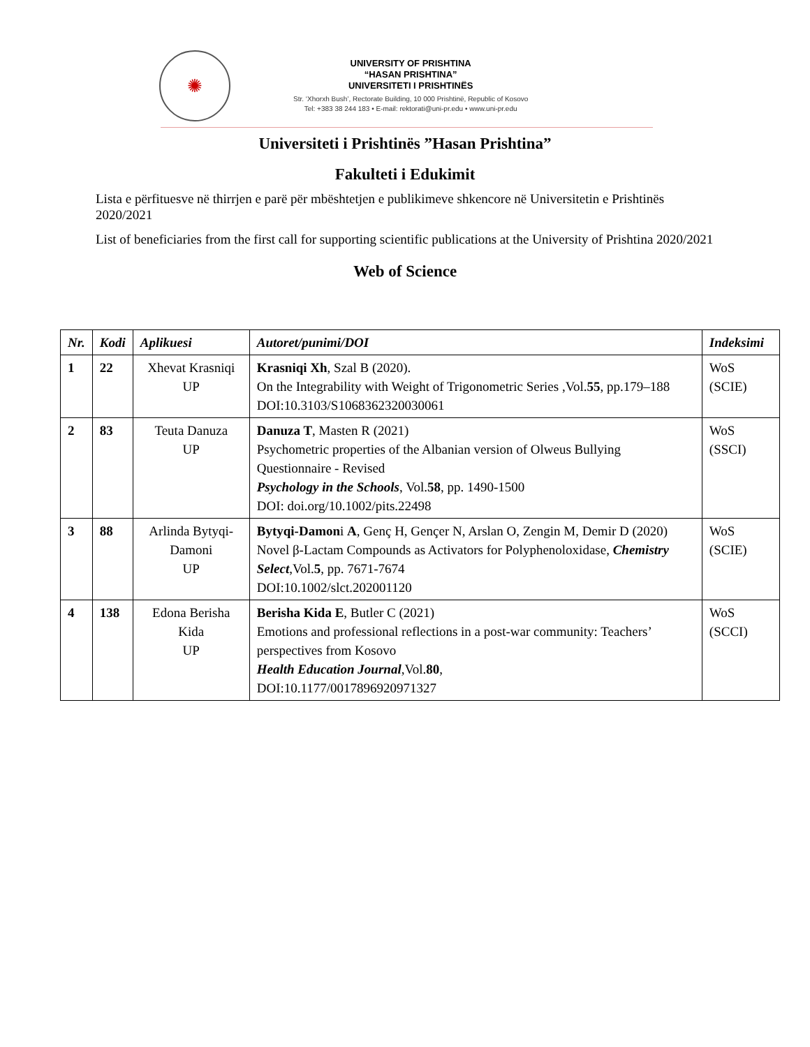✺
UNIVERSITY OF PRISHTINA
“HASAN PRISHTINA”
UNIVERSITETI I PRISHTINËS
Str. ‘Xhorxh Bush’, Rectorate Building, 10 000 Prishtinë, Republic of Kosovo
Tel: +383 38 244 183 • E-mail: rektorati@uni-pr.edu • www.uni-pr.edu
Universiteti i Prishtinës ”Hasan Prishtina”
Fakulteti i Edukimit
Lista e përfituesve në thirrjen e parë për mbështetjen e publikimeve shkencore në Universitetin e Prishtinës 2020/2021
List of beneficiaries from the first call for supporting scientific publications at the University of Prishtina 2020/2021
Web of Science
| Nr. | Kodi | Aplikuesi | Autoret/punimi/DOI | Indeksimi |
| --- | --- | --- | --- | --- |
| 1 | 22 | Xhevat Krasniqi UP | Krasniqi Xh , Szal B (2020). On the Integrability with Weight of Trigonometric Series ,Vol. 55 , pp.179–188 DOI:10.3103/S1068362320030061 | WoS (SCIE) |
| 2 | 83 | Teuta Danuza UP | Danuza T , Masten R (2021) Psychometric properties of the Albanian version of Olweus Bullying Questionnaire - Revised Psychology in the Schools , Vol. 58 , pp. 1490-1500 DOI: doi.org/10.1002/pits.22498 | WoS (SSCI) |
| 3 | 88 | Arlinda Bytyqi-Damoni UP | Bytyqi-Damon i A , Genç H, Gençer N, Arslan O, Zengin M, Demir D (2020) Novel β-Lactam Compounds as Activators for Polyphenoloxidase, Chemistry Select ,Vol. 5 , pp. 7671-7674 DOI:10.1002/slct.202001120 | WoS (SCIE) |
| 4 | 138 | Edona Berisha Kida UP | Berisha Kida E , Butler C (2021) Emotions and professional reflections in a post-war community: Teachers’ perspectives from Kosovo Health Education Journal ,Vol. 80 , DOI:10.1177/0017896920971327 | WoS (SCCI) |